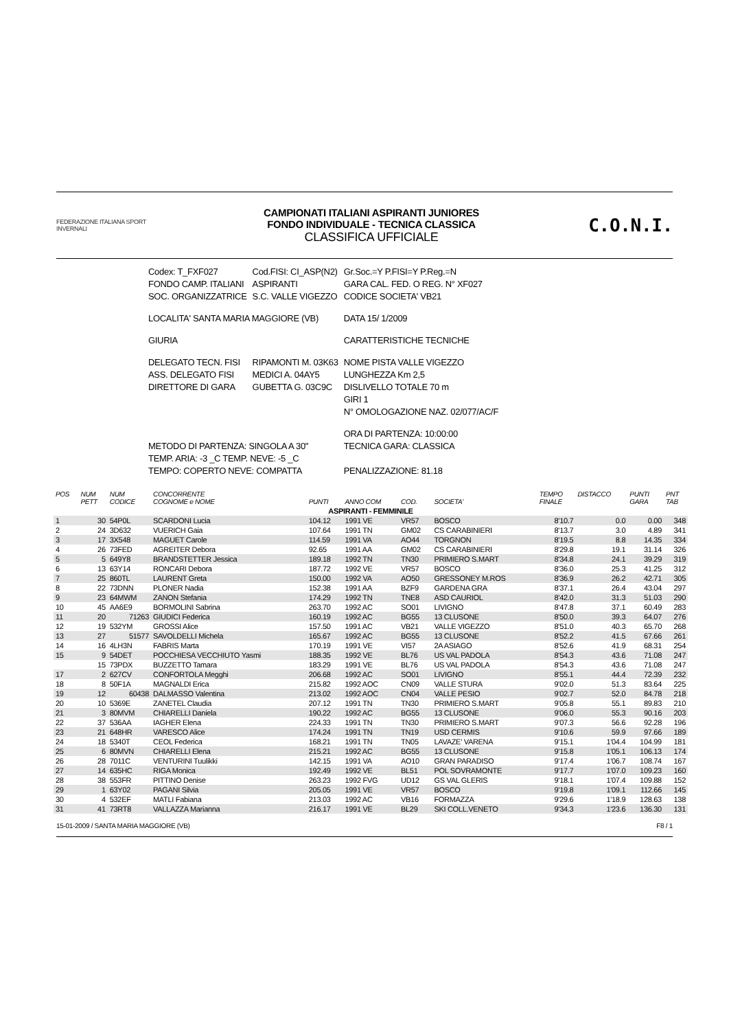FEDERAZIONE ITALIANA SPORT INVERNALI
CAMPIONATI ITALIANI ASPIRANTI JUNIORES
FONDO INDIVIDUALE - TECNICA CLASSICA
CLASSIFICA UFFICIALE
C.O.N.I.
| Codex: T_FXF027 FONDO CAMP. ITALIANI SOC. ORGANIZZATRICE | Cod.FISI: CI_ASP(N2) ASPIRANTI S.C. VALLE VIGEZZO | Gr.Soc.=Y P.FISI=Y P.Reg.=N GARA CAL. FED. O REG. N° XF027 CODICE SOCIETA' VB21 |
| LOCALITA' SANTA MARIA MAGGIORE (VB) | | DATA 15/ 1/2009 |
| GIURIA | | CARATTERISTICHE TECNICHE |
| DELEGATO TECN. FISI ASS. DELEGATO FISI DIRETTORE DI GARA | RIPAMONTI M. 03K63 MEDICI A. 04AY5 GUBETTA G. 03C9C | NOME PISTA VALLE VIGEZZO LUNGHEZZA Km 2,5 DISLIVELLO TOTALE 70 m GIRI 1 N° OMOLOGAZIONE NAZ. 02/077/AC/F |
| METODO DI PARTENZA: SINGOLA A 30" TEMP. ARIA: -3 _C TEMP. NEVE: -5 _C TEMPO: COPERTO NEVE: COMPATTA | | ORA DI PARTENZA: 10:00:00 TECNICA GARA: CLASSICA PENALIZZAZIONE: 81.18 |
| POS | NUM PETT | NUM CODICE | CONCORRENTE COGNOME e NOME | PUNTI | ANNO COM | COD. | SOCIETA' | TEMPO FINALE | DISTACCO | PUNTI GARA | PNT TAB |
| --- | --- | --- | --- | --- | --- | --- | --- | --- | --- | --- | --- |
| ASPIRANTI - FEMMINILE | | | | | | | | | | | |
| 1 | 30 | 54P0L | SCARDONI Lucia | 104.12 | 1991 VE | VR57 | BOSCO | 8'10.7 | 0.0 | 0.00 | 348 |
| 2 | 24 | 3D632 | VUERICH Gaia | 107.64 | 1991 TN | GM02 | CS CARABINIERI | 8'13.7 | 3.0 | 4.89 | 341 |
| 3 | 17 | 3X548 | MAGUET Carole | 114.59 | 1991 VA | AO44 | TORGNON | 8'19.5 | 8.8 | 14.35 | 334 |
| 4 | 26 | 73FED | AGREITER Debora | 92.65 | 1991 AA | GM02 | CS CARABINIERI | 8'29.8 | 19.1 | 31.14 | 326 |
| 5 | 5 | 649Y8 | BRANDSTETTER Jessica | 189.18 | 1992 TN | TN30 | PRIMIERO S.MART | 8'34.8 | 24.1 | 39.29 | 319 |
| 6 | 13 | 63Y14 | RONCARI Debora | 187.72 | 1992 VE | VR57 | BOSCO | 8'36.0 | 25.3 | 41.25 | 312 |
| 7 | 25 | 860TL | LAURENT Greta | 150.00 | 1992 VA | AO50 | GRESSONEY M.ROS | 8'36.9 | 26.2 | 42.71 | 305 |
| 8 | 22 | 73DNN | PLONER Nadia | 152.38 | 1991 AA | BZF9 | GARDENA GRA | 8'37.1 | 26.4 | 43.04 | 297 |
| 9 | 23 | 64MWM | ZANON Stefania | 174.29 | 1992 TN | TNE8 | ASD CAURIOL | 8'42.0 | 31.3 | 51.03 | 290 |
| 10 | 45 | AA6E9 | BORMOLINI Sabrina | 263.70 | 1992 AC | SO01 | LIVIGNO | 8'47.8 | 37.1 | 60.49 | 283 |
| 11 | 20 | 71263 | GIUDICI Federica | 160.19 | 1992 AC | BG55 | 13 CLUSONE | 8'50.0 | 39.3 | 64.07 | 276 |
| 12 | 19 | 532YM | GROSSI Alice | 157.50 | 1991 AC | VB21 | VALLE VIGEZZO | 8'51.0 | 40.3 | 65.70 | 268 |
| 13 | 27 | 51577 | SAVOLDELLI Michela | 165.67 | 1992 AC | BG55 | 13 CLUSONE | 8'52.2 | 41.5 | 67.66 | 261 |
| 14 | 16 | 4LH3N | FABRIS Marta | 170.19 | 1991 VE | VI57 | 2A ASIAGO | 8'52.6 | 41.9 | 68.31 | 254 |
| 15 | 9 | 54DET | POCCHIESA VECCHIUTO Yasmi | 188.35 | 1992 VE | BL76 | US VAL PADOLA | 8'54.3 | 43.6 | 71.08 | 247 |
| | 15 | 73PDX | BUZZETTO Tamara | 183.29 | 1991 VE | BL76 | US VAL PADOLA | 8'54.3 | 43.6 | 71.08 | 247 |
| 17 | 2 | 627CV | CONFORTOLA Megghi | 206.68 | 1992 AC | SO01 | LIVIGNO | 8'55.1 | 44.4 | 72.39 | 232 |
| 18 | 8 | 50F1A | MAGNALDI Erica | 215.82 | 1992 AOC | CN09 | VALLE STURA | 9'02.0 | 51.3 | 83.64 | 225 |
| 19 | 12 | 60438 | DALMASSO Valentina | 213.02 | 1992 AOC | CN04 | VALLE PESIO | 9'02.7 | 52.0 | 84.78 | 218 |
| 20 | 10 | 5369E | ZANETEL Claudia | 207.12 | 1991 TN | TN30 | PRIMIERO S.MART | 9'05.8 | 55.1 | 89.83 | 210 |
| 21 | 3 | 80MVM | CHIARELLI Daniela | 190.22 | 1992 AC | BG55 | 13 CLUSONE | 9'06.0 | 55.3 | 90.16 | 203 |
| 22 | 37 | 536AA | IAGHER Elena | 224.33 | 1991 TN | TN30 | PRIMIERO S.MART | 9'07.3 | 56.6 | 92.28 | 196 |
| 23 | 21 | 648HR | VARESCO Alice | 174.24 | 1991 TN | TN19 | USD CERMIS | 9'10.6 | 59.9 | 97.66 | 189 |
| 24 | 18 | 5340T | CEOL Federica | 168.21 | 1991 TN | TN05 | LAVAZE' VARENA | 9'15.1 | 1'04.4 | 104.99 | 181 |
| 25 | 6 | 80MVN | CHIARELLI Elena | 215.21 | 1992 AC | BG55 | 13 CLUSONE | 9'15.8 | 1'05.1 | 106.13 | 174 |
| 26 | 28 | 7011C | VENTURINI Tuulikki | 142.15 | 1991 VA | AO10 | GRAN PARADISO | 9'17.4 | 1'06.7 | 108.74 | 167 |
| 27 | 14 | 635HC | RIGA Monica | 192.49 | 1992 VE | BL51 | POL SOVRAMONTE | 9'17.7 | 1'07.0 | 109.23 | 160 |
| 28 | 38 | 553FR | PITTINO Denise | 263.23 | 1992 FVG | UD12 | GS VAL GLERIS | 9'18.1 | 1'07.4 | 109.88 | 152 |
| 29 | 1 | 63Y02 | PAGANI Silvia | 205.05 | 1991 VE | VR57 | BOSCO | 9'19.8 | 1'09.1 | 112.66 | 145 |
| 30 | 4 | 532EF | MATLI Fabiana | 213.03 | 1992 AC | VB16 | FORMAZZA | 9'29.6 | 1'18.9 | 128.63 | 138 |
| 31 | 41 | 73RT8 | VALLAZZA Marianna | 216.17 | 1991 VE | BL29 | SKI COLL.VENETO | 9'34.3 | 1'23.6 | 136.30 | 131 |
15-01-2009 / SANTA MARIA MAGGIORE (VB) F8 / 1